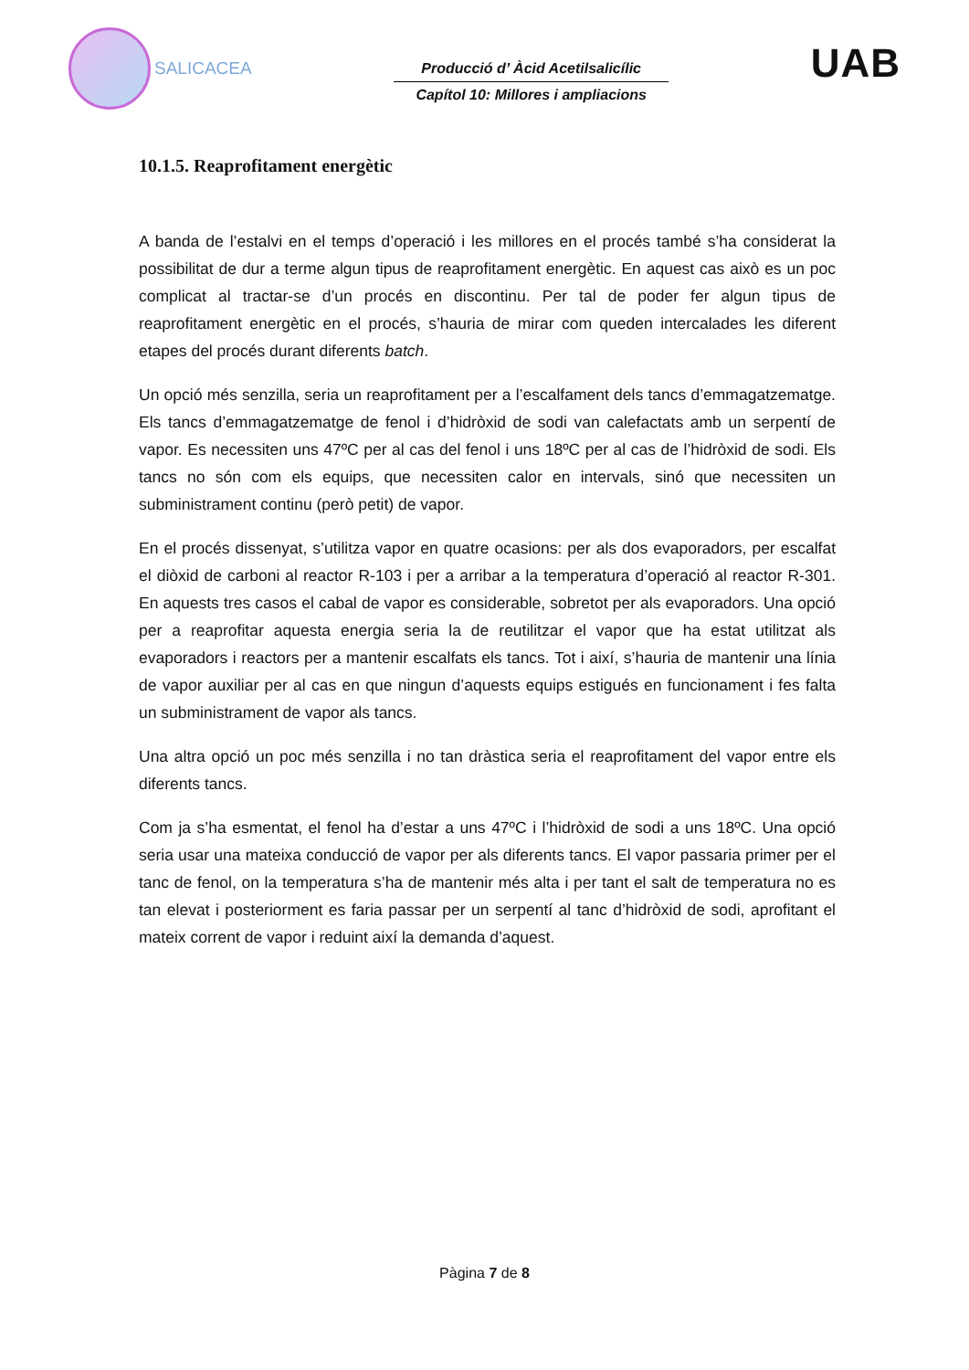SALICACEA
Producció d’ Àcid Acetilsalicílic
Capítol 10: Millores i ampliacions
UAB
10.1.5. Reaprofitament energètic
A banda de l’estalvi en el temps d’operació i les millores en el procés també s’ha considerat la possibilitat de dur a terme algun tipus de reaprofitament energètic. En aquest cas això es un poc complicat al tractar-se d’un procés en discontinu. Per tal de poder fer algun tipus de reaprofitament energètic en el procés, s’hauria de mirar com queden intercalades les diferent etapes del procés durant diferents batch.
Un opció més senzilla, seria un reaprofitament per a l’escalfament dels tancs d’emmagatzematge. Els tancs d’emmagatzematge de fenol i d’hidròxid de sodi van calefactats amb un serpentí de vapor. Es necessiten uns 47ºC per al cas del fenol i uns 18ºC per al cas de l’hidròxid de sodi. Els tancs no són com els equips, que necessiten calor en intervals, sinó que necessiten un subministrament continu (però petit) de vapor.
En el procés dissenyat, s’utilitza vapor en quatre ocasions: per als dos evaporadors, per escalfat el diòxid de carboni al reactor R-103 i per a arribar a la temperatura d’operació al reactor R-301. En aquests tres casos el cabal de vapor es considerable, sobretot per als evaporadors. Una opció per a reaprofitar aquesta energia seria la de reutilitzar el vapor que ha estat utilitzat als evaporadors i reactors per a mantenir escalfats els tancs. Tot i així, s’hauria de mantenir una línia de vapor auxiliar per al cas en que ningun d’aquests equips estigués en funcionament i fes falta un subministrament de vapor als tancs.
Una altra opció un poc més senzilla i no tan dràstica seria el reaprofitament del vapor entre els diferents tancs.
Com ja s’ha esmentat, el fenol ha d’estar a uns 47ºC i l’hidròxid de sodi a uns 18ºC. Una opció seria usar una mateixa conducció de vapor per als diferents tancs. El vapor passaria primer per el tanc de fenol, on la temperatura s’ha de mantenir més alta i per tant el salt de temperatura no es tan elevat i posteriorment es faria passar per un serpentí al tanc d’hidròxid de sodi, aprofitant el mateix corrent de vapor i reduint així la demanda d’aquest.
Pàgina 7 de 8